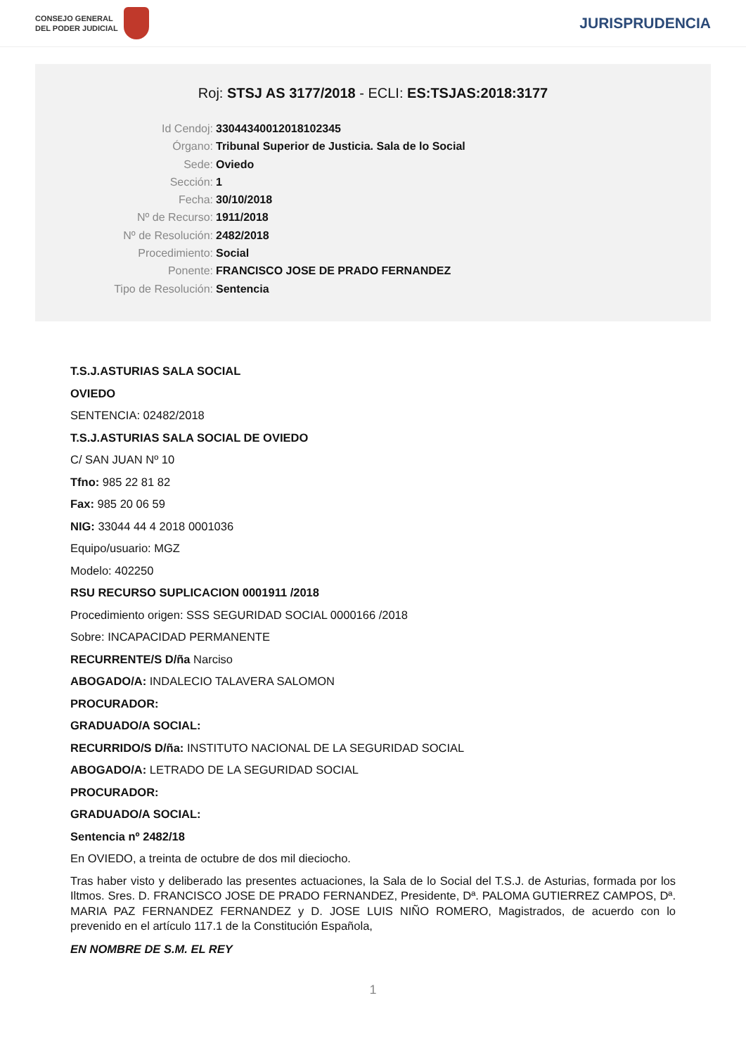CONSEJO GENERAL
DEL PODER JUDICIAL
JURISPRUDENCIA
Roj: STSJ AS 3177/2018 - ECLI: ES:TSJAS:2018:3177
Id Cendoj: 33044340012018102345
Órgano: Tribunal Superior de Justicia. Sala de lo Social
Sede: Oviedo
Sección: 1
Fecha: 30/10/2018
Nº de Recurso: 1911/2018
Nº de Resolución: 2482/2018
Procedimiento: Social
Ponente: FRANCISCO JOSE DE PRADO FERNANDEZ
Tipo de Resolución: Sentencia
T.S.J.ASTURIAS SALA SOCIAL
OVIEDO
SENTENCIA: 02482/2018
T.S.J.ASTURIAS SALA SOCIAL DE OVIEDO
C/ SAN JUAN Nº 10
Tfno: 985 22 81 82
Fax: 985 20 06 59
NIG: 33044 44 4 2018 0001036
Equipo/usuario: MGZ
Modelo: 402250
RSU RECURSO SUPLICACION 0001911 /2018
Procedimiento origen: SSS SEGURIDAD SOCIAL 0000166 /2018
Sobre: INCAPACIDAD PERMANENTE
RECURRENTE/S D/ña Narciso
ABOGADO/A: INDALECIO TALAVERA SALOMON
PROCURADOR:
GRADUADO/A SOCIAL:
RECURRIDO/S D/ña: INSTITUTO NACIONAL DE LA SEGURIDAD SOCIAL
ABOGADO/A: LETRADO DE LA SEGURIDAD SOCIAL
PROCURADOR:
GRADUADO/A SOCIAL:
Sentencia nº 2482/18
En OVIEDO, a treinta de octubre de dos mil dieciocho.
Tras haber visto y deliberado las presentes actuaciones, la Sala de lo Social del T.S.J. de Asturias, formada por los Iltmos. Sres. D. FRANCISCO JOSE DE PRADO FERNANDEZ, Presidente, Dª. PALOMA GUTIERREZ CAMPOS, Dª. MARIA PAZ FERNANDEZ FERNANDEZ y D. JOSE LUIS NIÑO ROMERO, Magistrados, de acuerdo con lo prevenido en el artículo 117.1 de la Constitución Española,
EN NOMBRE DE S.M. EL REY
1